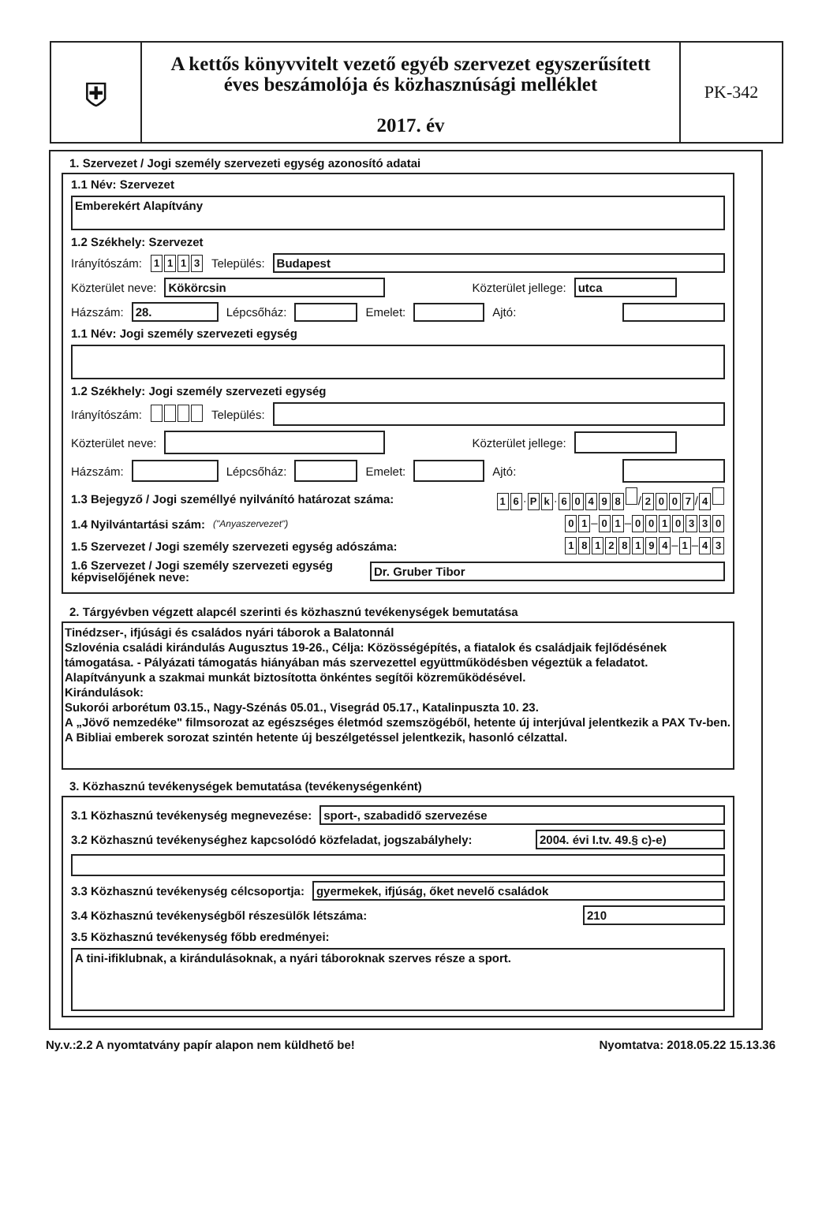⛨
A kettős könyvvitelt vezető egyéb szervezet egyszerűsített
éves beszámolója és közhasznúsági melléklet
2017. év
PK-342
1. Szervezet / Jogi személy szervezeti egység azonosító adatai
1.1 Név: Szervezet
Emberekért Alapítvány
1.2 Székhely: Szervezet
Irányítószám: 1113 Település:
Budapest
Közterület neve:
Kökörcsin Közterület jellege: utca
Házszám:
28.
Lépcsőház:
Emelet:
Ajtó:
1.1 Név: Jogi személy szervezeti egység
1.2 Székhely: Jogi személy szervezeti egység
Irányítószám: Település:
Közterület neve:
Közterület jellege:
Házszám:
Lépcsőház:
Emelet:
Ajtó:
1.3 Bejegyző / Jogi személlyé nyilvánító határozat száma: 1 6 · P k · 60498 / 2007 / 4
1.4 Nyilvántartási szám: ("Anyaszervezet") 0 1 – 0 1 – 0010330
1.5 Szervezet / Jogi személy szervezeti egység adószáma: 18128194 – 1 – 4 3
1.6 Szervezet / Jogi személy szervezeti egység
képviselőjének neve:
Dr. Gruber Tibor
2. Tárgyévben végzett alapcél szerinti és közhasznú tevékenységek bemutatása
Tinédzser-, ifjúsági és családos nyári táborok a Balatonnál
Szlovénia családi kirándulás Augusztus 19-26., Célja: Közösségépítés, a fiatalok és családjaik fejlődésének támogatása. - Pályázati támogatás hiányában más szervezettel együttműködésben végeztük a feladatot. Alapítványunk a szakmai munkát biztosította önkéntes segítői közreműködésével.
Kirándulások:
Sukorói arborétum 03.15., Nagy-Szénás 05.01., Visegrád 05.17., Katalinpuszta 10. 23.
A „Jövő nemzedéke" filmsorozat az egészséges életmód szemszögéből, hetente új interjúval jelentkezik a PAX Tv-ben. A Bibliai emberek sorozat szintén hetente új beszélgetéssel jelentkezik, hasonló célzattal.
3. Közhasznú tevékenységek bemutatása (tevékenységenként)
3.1 Közhasznú tevékenység megnevezése:
sport-, szabadidő szervezése
3.2 Közhasznú tevékenységhez kapcsolódó közfeladat, jogszabályhely:
2004. évi I.tv. 49.§ c)-e)
3.3 Közhasznú tevékenység célcsoportja:
gyermekek, ifjúság, őket nevelő családok
3.4 Közhasznú tevékenységből részesülők létszáma:
210
3.5 Közhasznú tevékenység főbb eredményei:
A tini-ifiklubnak, a kirándulásoknak, a nyári táboroknak szerves része a sport.
Ny.v.:2.2 A nyomtatvány papír alapon nem küldhető be! Nyomtatva: 2018.05.22 15.13.36